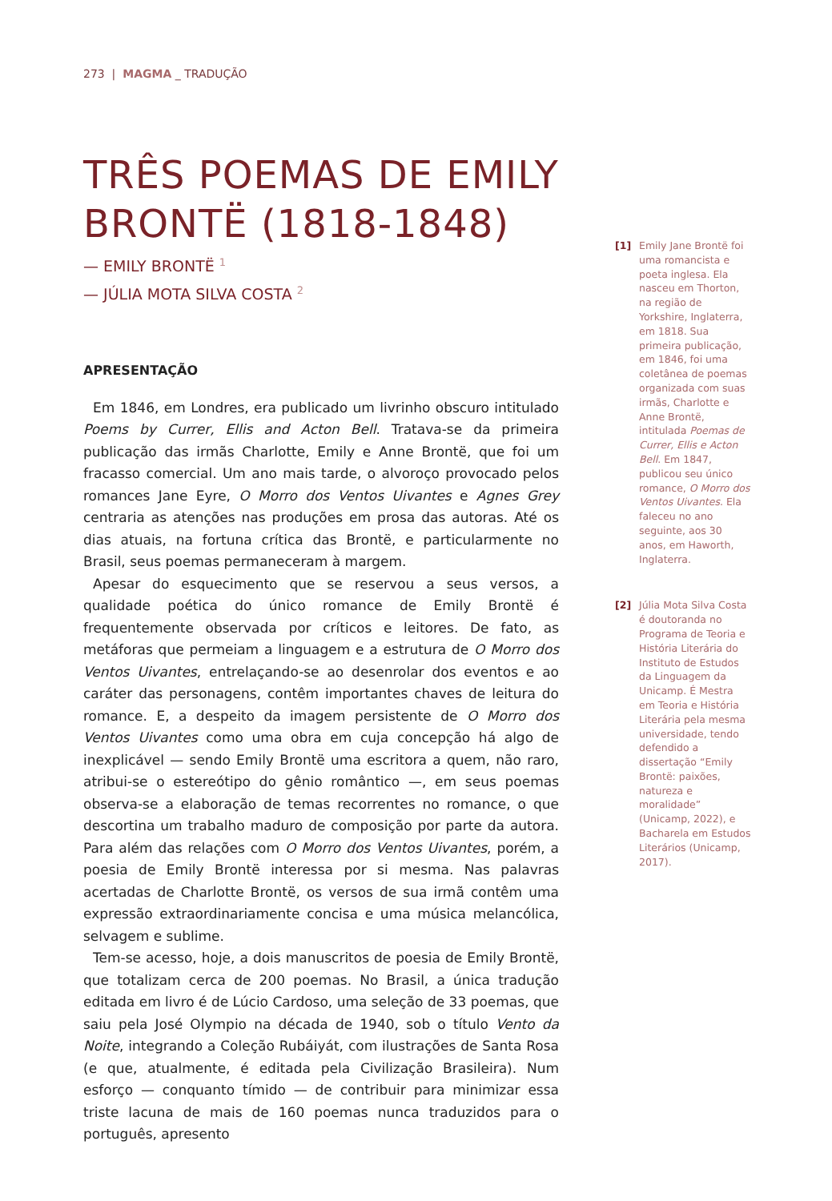273 | MAGMA _ TRADUÇÃO
TRÊS POEMAS DE EMILY BRONTË (1818-1848)
— EMILY BRONTË <sup>1</sup>
— JÚLIA MOTA SILVA COSTA <sup>2</sup>
APRESENTAÇÃO
Em 1846, em Londres, era publicado um livrinho obscuro intitulado Poems by Currer, Ellis and Acton Bell. Tratava-se da primeira publicação das irmãs Charlotte, Emily e Anne Brontë, que foi um fracasso comercial. Um ano mais tarde, o alvoroço provocado pelos romances Jane Eyre, O Morro dos Ventos Uivantes e Agnes Grey centraria as atenções nas produções em prosa das autoras. Até os dias atuais, na fortuna crítica das Brontë, e particularmente no Brasil, seus poemas permaneceram à margem.
Apesar do esquecimento que se reservou a seus versos, a qualidade poética do único romance de Emily Brontë é frequentemente observada por críticos e leitores. De fato, as metáforas que permeiam a linguagem e a estrutura de O Morro dos Ventos Uivantes, entrelaçando-se ao desenrolar dos eventos e ao caráter das personagens, contêm importantes chaves de leitura do romance. E, a despeito da imagem persistente de O Morro dos Ventos Uivantes como uma obra em cuja concepção há algo de inexplicável — sendo Emily Brontë uma escritora a quem, não raro, atribui-se o estereótipo do gênio romântico —, em seus poemas observa-se a elaboração de temas recorrentes no romance, o que descortina um trabalho maduro de composição por parte da autora. Para além das relações com O Morro dos Ventos Uivantes, porém, a poesia de Emily Brontë interessa por si mesma. Nas palavras acertadas de Charlotte Brontë, os versos de sua irmã contêm uma expressão extraordinariamente concisa e uma música melancólica, selvagem e sublime.
Tem-se acesso, hoje, a dois manuscritos de poesia de Emily Brontë, que totalizam cerca de 200 poemas. No Brasil, a única tradução editada em livro é de Lúcio Cardoso, uma seleção de 33 poemas, que saiu pela José Olympio na década de 1940, sob o título Vento da Noite, integrando a Coleção Rubáiyát, com ilustrações de Santa Rosa (e que, atualmente, é editada pela Civilização Brasileira). Num esforço — conquanto tímido — de contribuir para minimizar essa triste lacuna de mais de 160 poemas nunca traduzidos para o português, apresento
[1] Emily Jane Brontë foi uma romancista e poeta inglesa. Ela nasceu em Thorton, na região de Yorkshire, Inglaterra, em 1818. Sua primeira publicação, em 1846, foi uma coletânea de poemas organizada com suas irmãs, Charlotte e Anne Brontë, intitulada Poemas de Currer, Ellis e Acton Bell. Em 1847, publicou seu único romance, O Morro dos Ventos Uivantes. Ela faleceu no ano seguinte, aos 30 anos, em Haworth, Inglaterra.
[2] Júlia Mota Silva Costa é doutoranda no Programa de Teoria e História Literária do Instituto de Estudos da Linguagem da Unicamp. É Mestra em Teoria e História Literária pela mesma universidade, tendo defendido a dissertação “Emily Brontë: paixões, natureza e moralidade” (Unicamp, 2022), e Bacharela em Estudos Literários (Unicamp, 2017).